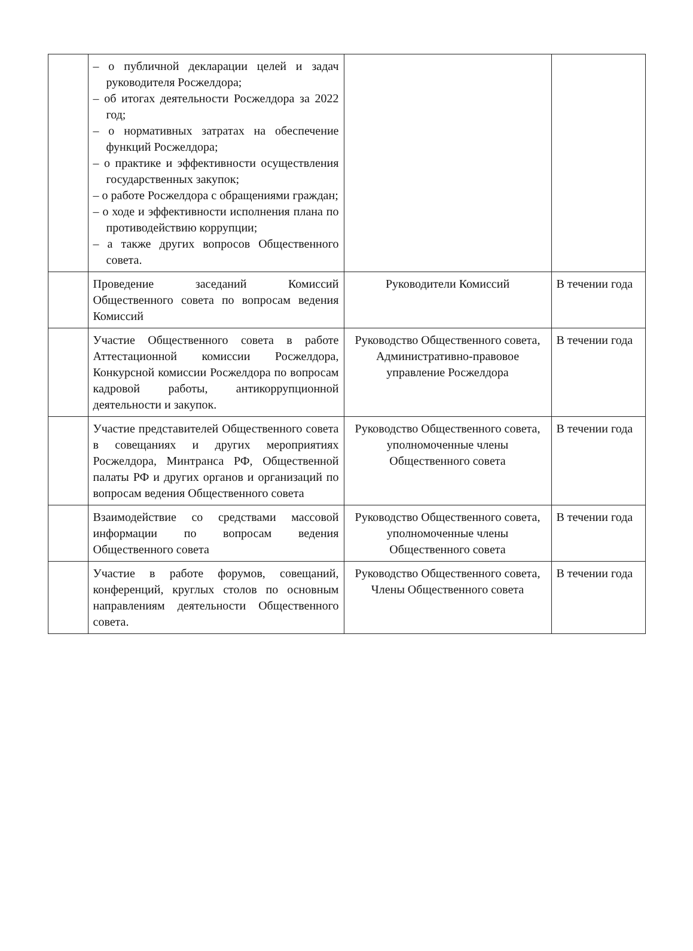| | – о публичной декларации целей и задач руководителя Росжелдора; – об итогах деятельности Росжелдора за 2022 год; – о нормативных затратах на обеспечение функций Росжелдора; – о практике и эффективности осуществления государственных закупок; – о работе Росжелдора с обращениями граждан; – о ходе и эффективности исполнения плана по противодействию коррупции; – а также других вопросов Общественного совета. | | |
| | Проведение заседаний Комиссий Общественного совета по вопросам ведения Комиссий | Руководители Комиссий | В течении года |
| | Участие Общественного совета в работе Аттестационной комиссии Росжелдора, Конкурсной комиссии Росжелдора по вопросам кадровой работы, антикоррупционной деятельности и закупок. | Руководство Общественного совета, Административно-правовое управление Росжелдора | В течении года |
| | Участие представителей Общественного совета в совещаниях и других мероприятиях Росжелдора, Минтранса РФ, Общественной палаты РФ и других органов и организаций по вопросам ведения Общественного совета | Руководство Общественного совета, уполномоченные члены Общественного совета | В течении года |
| | Взаимодействие со средствами массовой информации по вопросам ведения Общественного совета | Руководство Общественного совета, уполномоченные члены Общественного совета | В течении года |
| | Участие в работе форумов, совещаний, конференций, круглых столов по основным направлениям деятельности Общественного совета. | Руководство Общественного совета, Члены Общественного совета | В течении года |